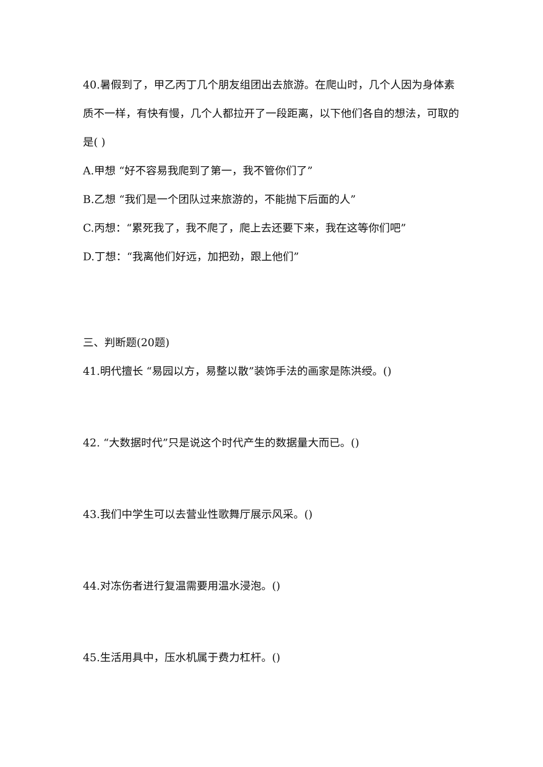40.暑假到了，甲乙丙丁几个朋友组团出去旅游。在爬山时，几个人因为身体素质不一样，有快有慢，几个人都拉开了一段距离，以下他们各自的想法，可取的是( )
A.甲想 “好不容易我爬到了第一，我不管你们了”
B.乙想 “我们是一个团队过来旅游的，不能抛下后面的人”
C.丙想：“累死我了，我不爬了，爬上去还要下来，我在这等你们吧”
D.丁想：“我离他们好远，加把劲，跟上他们”
三、判断题(20题)
41.明代擅长 “易园以方，易整以散”装饰手法的画家是陈洪绶。()
42. “大数据时代”只是说这个时代产生的数据量大而已。()
43.我们中学生可以去营业性歌舞厅展示风采。()
44.对冻伤者进行复温需要用温水浸泡。()
45.生活用具中，压水机属于费力杠杆。()